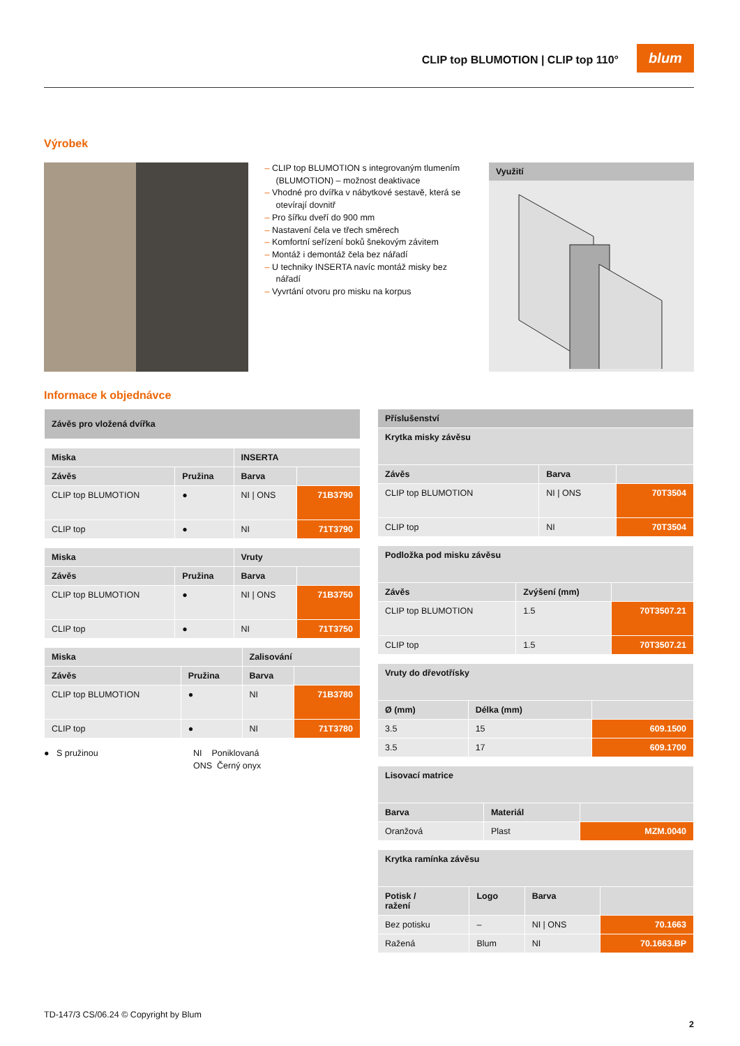CLIP top BLUMOTION | CLIP top 110°
blum
Výrobek
– CLIP top BLUMOTION s integrovaným tlumením (BLUMOTION) – možnost deaktivace
– Vhodné pro dvířka v nábytkové sestavě, která se otevírají dovnitř
– Pro šířku dveří do 900 mm
– Nastavení čela ve třech směrech
– Komfortní seřízení boků šnekovým závitem
– Montáž i demontáž čela bez nářadí
– U techniky INSERTA navíc montáž misky bez nářadí
– Vyvrtání otvoru pro misku na korpus
Využití
Informace k objednávce
| Závěs pro vložená dvířka |
| Miska | | INSERTA | |
| --- | --- | --- | --- |
| Závěs | Pružina | Barva | |
| CLIP top BLUMOTION | ● | NI / ONS | 71B3790 |
| CLIP top | ● | NI | 71T3790 |
| Miska | | Vruty | |
| --- | --- | --- | --- |
| Závěs | Pružina | Barva | |
| CLIP top BLUMOTION | ● | NI / ONS | 71B3750 |
| CLIP top | ● | NI | 71T3750 |
| Miska | | Zalisování | |
| --- | --- | --- | --- |
| Závěs | Pružina | Barva | |
| CLIP top BLUMOTION | ● | NI | 71B3780 |
| CLIP top | ● | NI | 71T3780 |
● S pružinou NI Poniklovaná
ONS Černý onyx
| Příslušenství | | |
| Krytka misky závěsu | | |
| Závěs | Barva | |
| CLIP top BLUMOTION | NI / ONS | 70T3504 |
| CLIP top | NI | 70T3504 |
| Podložka pod misku závěsu | | |
| --- | --- | --- |
| Závěs | Zvýšení (mm) | |
| CLIP top BLUMOTION | 1.5 | 70T3507.21 |
| CLIP top | 1.5 | 70T3507.21 |
| Vruty do dřevotřísky | | |
| --- | --- | --- |
| Ø (mm) | Délka (mm) | |
| 3.5 | 15 | 609.1500 |
| 3.5 | 17 | 609.1700 |
| Lisovací matrice | | |
| --- | --- | --- |
| Barva | Materiál | |
| Oranžová | Plast | MZM.0040 |
| Krytka ramínka závěsu | | | |
| --- | --- | --- | --- |
| Potisk / ražení | Logo | Barva | |
| Bez potisku | – | NI / ONS | 70.1663 |
| Ražená | Blum | NI | 70.1663.BP |
TD-147/3 CS/06.24 © Copyright by Blum
2